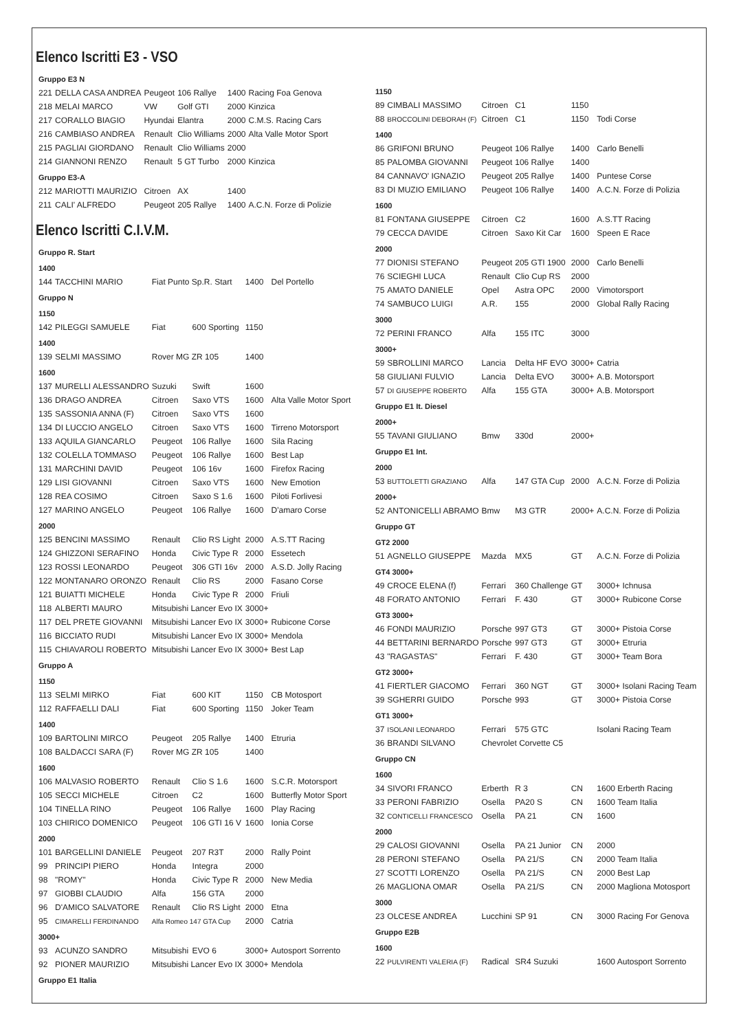Elenco Iscritti E3 - VSO
| Gruppo E3 N | | | | | |
| 221 | DELLA CASA ANDREA | Peugeot | 106 Rallye | 1400 | Racing Foa Genova |
| 218 | MELAI MARCO | VW | Golf GTI | 2000 | Kinzica |
| 217 | CORALLO BIAGIO | Hyundai | Elantra | 2000 | C.M.S. Racing Cars |
| 216 | CAMBIASO ANDREA | Renault | Clio Williams | 2000 | Alta Valle Motor Sport |
| 215 | PAGLIAI GIORDANO | Renault | Clio Williams | 2000 | |
| 214 | GIANNONI RENZO | Renault | 5 GT Turbo | 2000 | Kinzica |
| Gruppo E3-A | | | | | |
| 212 | MARIOTTI MAURIZIO | Citroen | AX | 1400 | |
| 211 | CALI' ALFREDO | Peugeot | 205 Rallye | 1400 | A.C.N. Forze di Polizie |
Elenco Iscritti C.I.V.M.
| Gruppo R. Start | | | | | |
| 1400 | | | | | |
| 144 | TACCHINI MARIO | Fiat Punto Sp.R. Start | | 1400 | Del Portello |
| Gruppo N | | | | | |
| 1150 | | | | | |
| 142 | PILEGGI SAMUELE | Fiat | 600 Sporting | 1150 | |
| 1400 | | | | | |
| 139 | SELMI MASSIMO | Rover MG ZR 105 | | 1400 | |
| 1600 | | | | | |
| 137 | MURELLI ALESSANDRO | Suzuki | Swift | 1600 | |
| 136 | DRAGO ANDREA | Citroen | Saxo VTS | 1600 | Alta Valle Motor Sport |
| 135 | SASSONIA ANNA (F) | Citroen | Saxo VTS | 1600 | |
| 134 | DI LUCCIO ANGELO | Citroen | Saxo VTS | 1600 | Tirreno Motorsport |
| 133 | AQUILA GIANCARLO | Peugeot | 106 Rallye | 1600 | Sila Racing |
| 132 | COLELLA TOMMASO | Peugeot | 106 Rallye | 1600 | Best Lap |
| 131 | MARCHINI DAVID | Peugeot | 106 16v | 1600 | Firefox Racing |
| 129 | LISI GIOVANNI | Citroen | Saxo VTS | 1600 | New Emotion |
| 128 | REA COSIMO | Citroen | Saxo S 1.6 | 1600 | Piloti Forlivesi |
| 127 | MARINO ANGELO | Peugeot | 106 Rallye | 1600 | D'amaro Corse |
| 2000 | | | | | |
| 125 | BENCINI MASSIMO | Renault | Clio RS Light | 2000 | A.S.TT Racing |
| 124 | GHIZZONI SERAFINO | Honda | Civic Type R | 2000 | Essetech |
| 123 | ROSSI LEONARDO | Peugeot | 306 GTI 16v | 2000 | A.S.D. Jolly Racing |
| 122 | MONTANARO ORONZO | Renault | Clio RS | 2000 | Fasano Corse |
| 121 | BUIATTI MICHELE | Honda | Civic Type R | 2000 | Friuli |
| 118 | ALBERTI MAURO | Mitsubishi Lancer Evo IX | | 3000+ | |
| 117 | DEL PRETE GIOVANNI | Mitsubishi Lancer Evo IX | | 3000+ | Rubicone Corse |
| 116 | BICCIATO RUDI | Mitsubishi Lancer Evo IX | | 3000+ | Mendola |
| 115 | CHIAVAROLI ROBERTO | Mitsubishi Lancer Evo IX | | 3000+ | Best Lap |
| Gruppo A | | | | | |
| 1150 | | | | | |
| 113 | SELMI MIRKO | Fiat | 600 KIT | 1150 | CB Motosport |
| 112 | RAFFAELLI DALI | Fiat | 600 Sporting | 1150 | Joker Team |
| 1400 | | | | | |
| 109 | BARTOLINI MIRCO | Peugeot | 205 Rallye | 1400 | Etruria |
| 108 | BALDACCI SARA (F) | Rover MG ZR 105 | | 1400 | |
| 1600 | | | | | |
| 106 | MALVASIO ROBERTO | Renault | Clio S 1.6 | 1600 | S.C.R. Motorsport |
| 105 | SECCI MICHELE | Citroen | C2 | 1600 | Butterfly Motor Sport |
| 104 | TINELLA RINO | Peugeot | 106 Rallye | 1600 | Play Racing |
| 103 | CHIRICO DOMENICO | Peugeot | 106 GTI 16 V | 1600 | Ionia Corse |
| 2000 | | | | | |
| 101 | BARGELLINI DANIELE | Peugeot | 207 R3T | 2000 | Rally Point |
| 99 | PRINCIPI PIERO | Honda | Integra | 2000 | |
| 98 | "ROMY" | Honda | Civic Type R | 2000 | New Media |
| 97 | GIOBBI CLAUDIO | Alfa | 156 GTA | 2000 | |
| 96 | D'AMICO SALVATORE | Renault | Clio RS Light | 2000 | Etna |
| 95 | CIMARELLI FERDINANDO | Alfa Romeo 147 GTA Cup | | 2000 | Catria |
| 3000+ | | | | | |
| 93 | ACUNZO SANDRO | Mitsubishi | EVO 6 | 3000+ | Autosport Sorrento |
| 92 | PIONER MAURIZIO | Mitsubishi Lancer Evo IX | | 3000+ | Mendola |
| Gruppo E1 Italia | | | | | |
| 1150 | | | | | |
| 89 | CIMBALI MASSIMO | Citroen | C1 | 1150 | |
| 88 | BROCCOLINI DEBORAH (F) | Citroen | C1 | 1150 | Todi Corse |
| 1400 | | | | | |
| 86 | GRIFONI BRUNO | Peugeot | 106 Rallye | 1400 | Carlo Benelli |
| 85 | PALOMBA GIOVANNI | Peugeot | 106 Rallye | 1400 | |
| 84 | CANNAVO' IGNAZIO | Peugeot | 205 Rallye | 1400 | Puntese Corse |
| 83 | DI MUZIO EMILIANO | Peugeot | 106 Rallye | 1400 | A.C.N. Forze di Polizia |
| 1600 | | | | | |
| 81 | FONTANA GIUSEPPE | Citroen | C2 | 1600 | A.S.TT Racing |
| 79 | CECCA DAVIDE | Citroen | Saxo Kit Car | 1600 | Speen E Race |
| 2000 | | | | | |
| 77 | DIONISI STEFANO | Peugeot | 205 GTI 1900 | 2000 | Carlo Benelli |
| 76 | SCIEGHI LUCA | Renault | Clio Cup RS | 2000 | |
| 75 | AMATO DANIELE | Opel | Astra OPC | 2000 | Vimotorsport |
| 74 | SAMBUCO LUIGI | A.R. | 155 | 2000 | Global Rally Racing |
| 3000 | | | | | |
| 72 | PERINI FRANCO | Alfa | 155 ITC | 3000 | |
| 3000+ | | | | | |
| 59 | SBROLLINI MARCO | Lancia | Delta HF EVO | 3000+ | Catria |
| 58 | GIULIANI FULVIO | Lancia | Delta EVO | 3000+ | A.B. Motorsport |
| 57 | DI GIUSEPPE ROBERTO | Alfa | 155 GTA | 3000+ | A.B. Motorsport |
| Gruppo E1 It. Diesel | | | | | |
| 2000+ | | | | | |
| 55 | TAVANI GIULIANO | Bmw | 330d | 2000+ | |
| Gruppo E1 Int. | | | | | |
| 2000 | | | | | |
| 53 | BUTTOLETTI GRAZIANO | Alfa | 147 GTA Cup | 2000 | A.C.N. Forze di Polizia |
| 2000+ | | | | | |
| 52 | ANTONICELLI ABRAMO | Bmw | M3 GTR | 2000+ | A.C.N. Forze di Polizia |
| Gruppo GT | | | | | |
| GT2 2000 | | | | | |
| 51 | AGNELLO GIUSEPPE | Mazda | MX5 | GT | A.C.N. Forze di Polizia |
| GT4 3000+ | | | | | |
| 49 | CROCE ELENA (f) | Ferrari | 360 Challenge | GT | 3000+ Ichnusa |
| 48 | FORATO ANTONIO | Ferrari | F. 430 | GT | 3000+ Rubicone Corse |
| GT3 3000+ | | | | | |
| 46 | FONDI MAURIZIO | Porsche | 997 GT3 | GT | 3000+ Pistoia Corse |
| 44 | BETTARINI BERNARDO | Porsche | 997 GT3 | GT | 3000+ Etruria |
| 43 | "RAGASTAS" | Ferrari | F. 430 | GT | 3000+ Team Bora |
| GT2 3000+ | | | | | |
| 41 | FIERTLER GIACOMO | Ferrari | 360 NGT | GT | 3000+ Isolani Racing Team |
| 39 | SGHERRI GUIDO | Porsche | 993 | GT | 3000+ Pistoia Corse |
| GT1 3000+ | | | | | |
| 37 | ISOLANI LEONARDO | Ferrari | 575 GTC | | Isolani Racing Team |
| 36 | BRANDI SILVANO | Chevrolet Corvette C5 | | | |
| Gruppo CN | | | | | |
| 1600 | | | | | |
| 34 | SIVORI FRANCO | Erberth | R 3 | CN | 1600 Erberth Racing |
| 33 | PERONI FABRIZIO | Osella | PA20 S | CN | 1600 Team Italia |
| 32 | CONTICELLI FRANCESCO | Osella | PA 21 | CN | 1600 |
| 2000 | | | | | |
| 29 | CALOSI GIOVANNI | Osella | PA 21 Junior | CN | 2000 |
| 28 | PERONI STEFANO | Osella | PA 21/S | CN | 2000 Team Italia |
| 27 | SCOTTI LORENZO | Osella | PA 21/S | CN | 2000 Best Lap |
| 26 | MAGLIONA OMAR | Osella | PA 21/S | CN | 2000 Magliona Motosport |
| 3000 | | | | | |
| 23 | OLCESE ANDREA | Lucchini | SP 91 | CN | 3000 Racing For Genova |
| Gruppo E2B | | | | | |
| 1600 | | | | | |
| 22 | PULVIRENTI VALERIA (F) | Radical | SR4 Suzuki | | 1600 Autosport Sorrento |